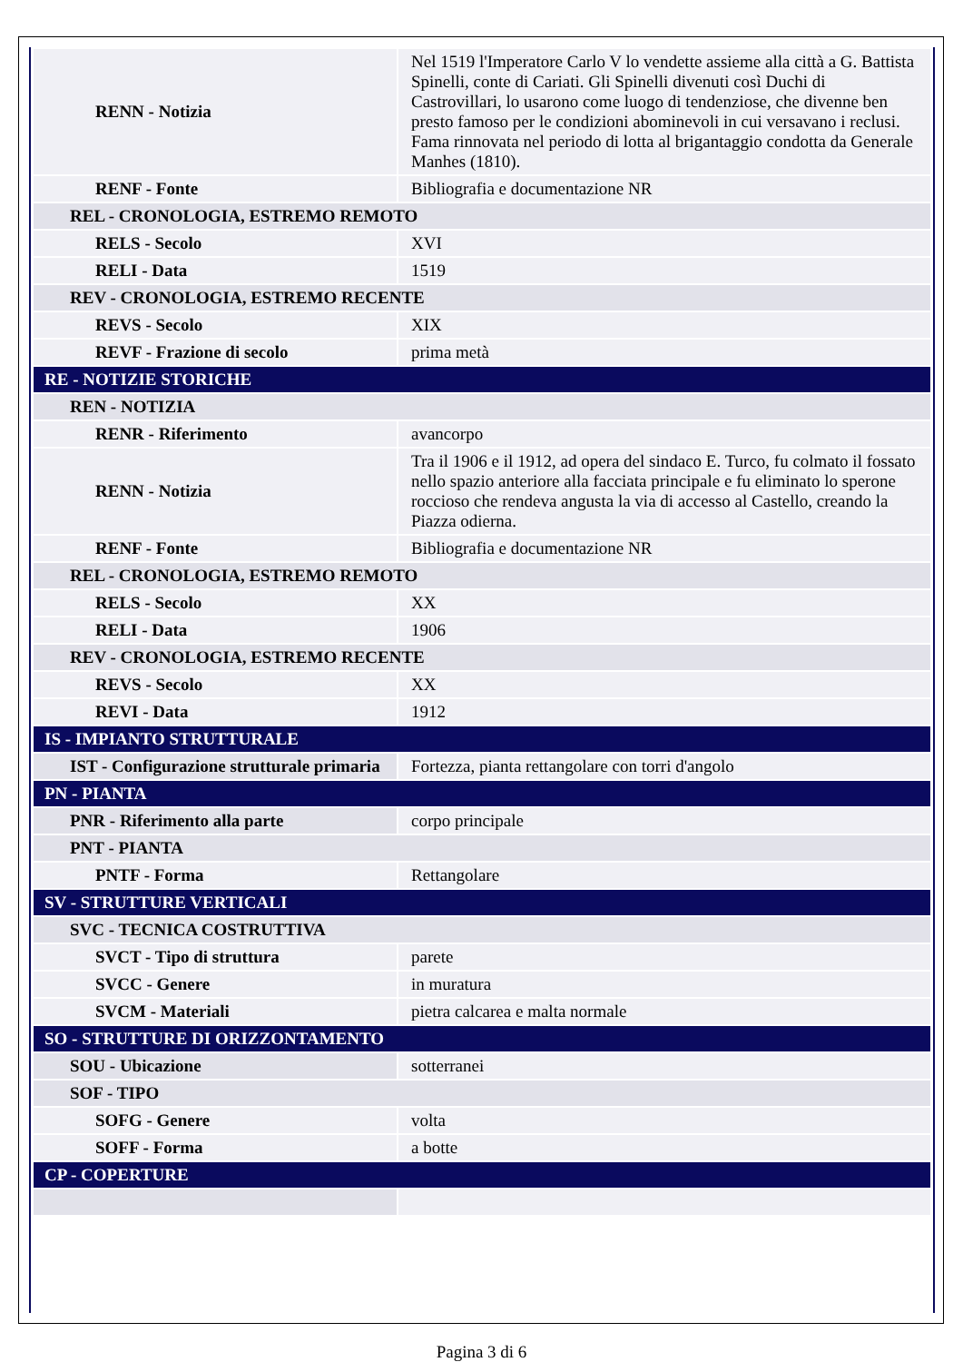| RENN - Notizia | Nel 1519 l'Imperatore Carlo V lo vendette assieme alla città a G. Battista Spinelli, conte di Cariati. Gli Spinelli divenuti così Duchi di Castrovillari, lo usarono come luogo di tendenziose, che divenne ben presto famoso per le condizioni abominevoli in cui versavano i reclusi. Fama rinnovata nel periodo di lotta al brigantaggio condotta da Generale Manhes (1810). |
| RENF - Fonte | Bibliografia e documentazione NR |
| REL - CRONOLOGIA, ESTREMO REMOTO | |
| RELS - Secolo | XVI |
| RELI - Data | 1519 |
| REV - CRONOLOGIA, ESTREMO RECENTE | |
| REVS - Secolo | XIX |
| REVF - Frazione di secolo | prima metà |
| RE - NOTIZIE STORICHE | |
| REN - NOTIZIA | |
| RENR - Riferimento | avancorpo |
| RENN - Notizia | Tra il 1906 e il 1912, ad opera del sindaco E. Turco, fu colmato il fossato nello spazio anteriore alla facciata principale e fu eliminato lo sperone roccioso che rendeva angusta la via di accesso al Castello, creando la Piazza odierna. |
| RENF - Fonte | Bibliografia e documentazione NR |
| REL - CRONOLOGIA, ESTREMO REMOTO | |
| RELS - Secolo | XX |
| RELI - Data | 1906 |
| REV - CRONOLOGIA, ESTREMO RECENTE | |
| REVS - Secolo | XX |
| REVI - Data | 1912 |
| IS - IMPIANTO STRUTTURALE | |
| IST - Configurazione strutturale primaria | Fortezza, pianta rettangolare con torri d'angolo |
| PN - PIANTA | |
| PNR - Riferimento alla parte | corpo principale |
| PNT - PIANTA | |
| PNTF - Forma | Rettangolare |
| SV - STRUTTURE VERTICALI | |
| SVC - TECNICA COSTRUTTIVA | |
| SVCT - Tipo di struttura | parete |
| SVCC - Genere | in muratura |
| SVCM - Materiali | pietra calcarea e malta normale |
| SO - STRUTTURE DI ORIZZONTAMENTO | |
| SOU - Ubicazione | sotterranei |
| SOF - TIPO | |
| SOFG - Genere | volta |
| SOFF - Forma | a botte |
| CP - COPERTURE | |
Pagina 3 di 6